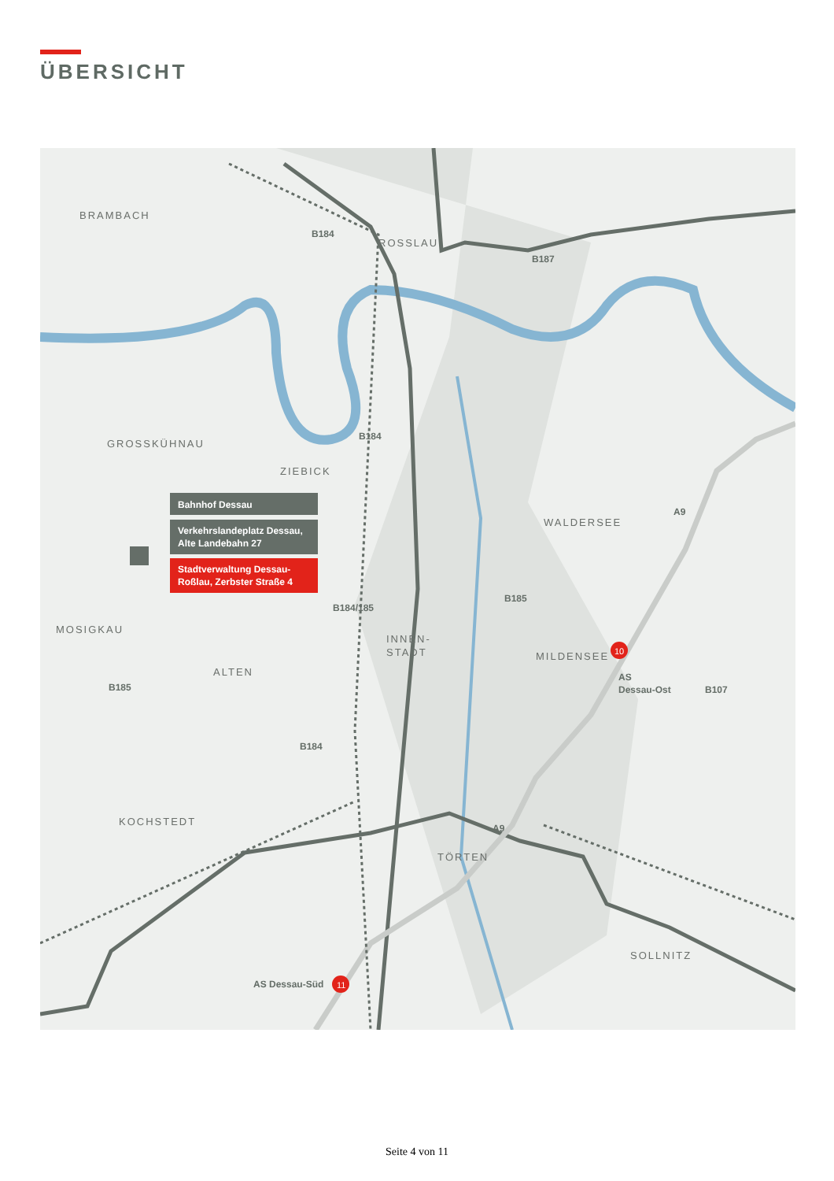ÜBERSICHT
BRAMBACH
ROSSLAU
GROSSKÜHNAU
ZIEBICK
WALDERSEE
MOSIGKAU
ALTEN
INNEN-
STADT
MILDENSEE
KOCHSTEDT
TÖRTEN
SOLLNITZ
B184
B187
B184
B184/185
B185
B185
B184
B107
A9
A9
AS
Dessau-Ost
AS Dessau-Süd
10
11
Bahnhof Dessau
Verkehrslandeplatz Dessau,
Alte Landebahn 27
Stadtverwaltung Dessau-
Roßlau, Zerbster Straße 4
Seite 4 von 11